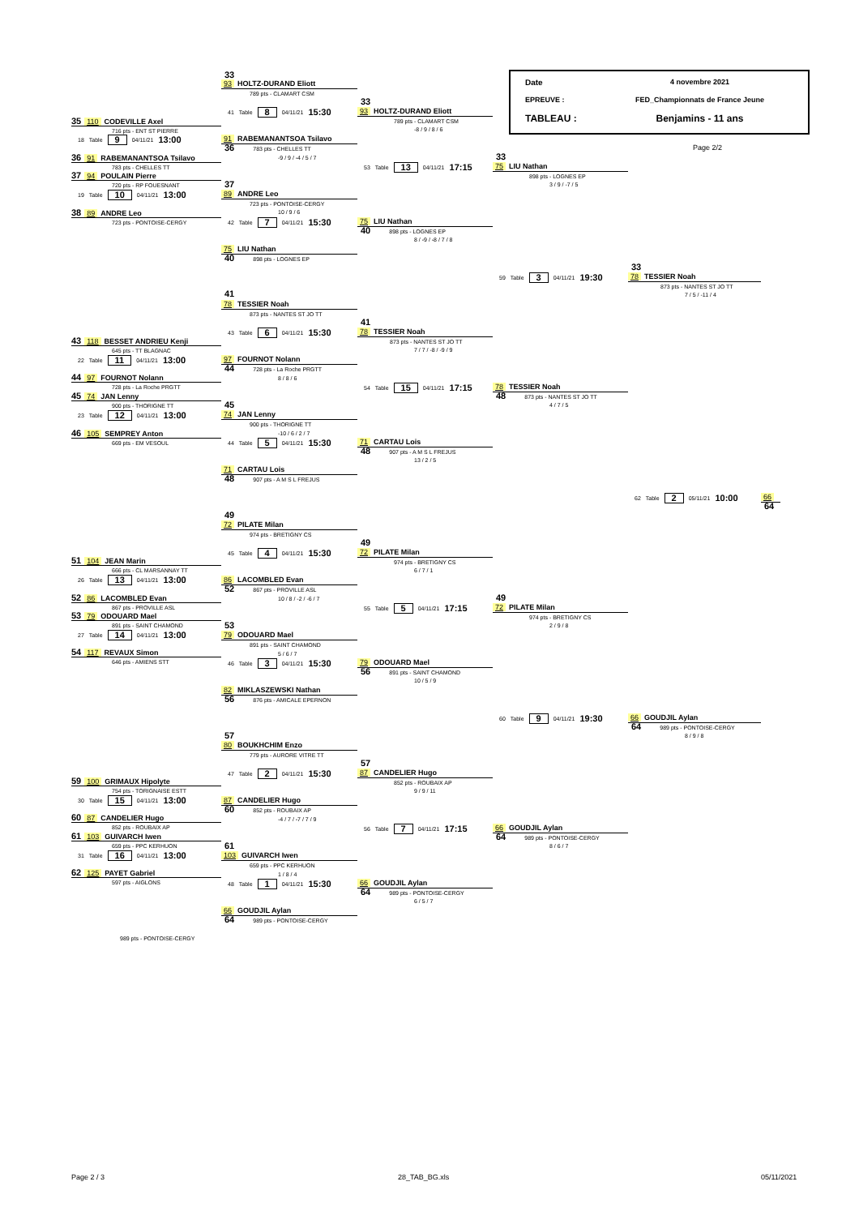35 110 CODEVILLE Axel
716 pts - ENT ST PIERRE
18 Table 9 04/11/21 13:00
36 91 RABEMANANTSOA Tsilavo
783 pts - CHELLES TT
37 94 POULAIN Pierre
720 pts - RP FOUESNANT
19 Table 10 04/11/21 13:00
38 89 ANDRE Leo
723 pts - PONTOISE-CERGY
43 118 BESSET ANDRIEU Kenji
645 pts - TT BLAGNAC
22 Table 11 04/11/21 13:00
44 97 FOURNOT Nolann
728 pts - La Roche PRGTT
45 74 JAN Lenny
900 pts - THORIGNE TT
23 Table 12 04/11/21 13:00
46 105 SEMPREY Anton
669 pts - EM VESOUL
51 104 JEAN Marin
666 pts - CL MARSANNAY TT
26 Table 13 04/11/21 13:00
52 86 LACOMBLED Evan
867 pts - PROVILLE ASL
53 79 ODOUARD Mael
891 pts - SAINT CHAMOND
27 Table 14 04/11/21 13:00
54 117 REVAUX Simon
646 pts - AMIENS STT
59 100 GRIMAUX Hipolyte
754 pts - TORIGNAISE ESTT
30 Table 15 04/11/21 13:00
60 87 CANDELIER Hugo
852 pts - ROUBAIX AP
61 103 GUIVARCH Iwen
659 pts - PPC KERHUON
31 Table 16 04/11/21 13:00
62 125 PAYET Gabriel
597 pts - AIGLONS
989 pts - PONTOISE-CERGY
33
93 HOLTZ-DURAND Eliott
789 pts - CLAMART CSM
41 Table 8 04/11/21 15:30
91 RABEMANANTSOA Tsilavo
36 783 pts - CHELLES TT
-9 / 9 / -4 / 5 / 7
37
89 ANDRE Leo
723 pts - PONTOISE-CERGY
10 / 9 / 6
42 Table 7 04/11/21 15:30
75 LIU Nathan
40 898 pts - LOGNES EP
41
78 TESSIER Noah
873 pts - NANTES ST JO TT
43 Table 6 04/11/21 15:30
97 FOURNOT Nolann
44 728 pts - La Roche PRGTT
8 / 8 / 6
45
74 JAN Lenny
900 pts - THORIGNE TT
-10 / 6 / 2 / 7
44 Table 5 04/11/21 15:30
71 CARTAU Lois
48 907 pts - A M S L FREJUS
49
72 PILATE Milan
974 pts - BRETIGNY CS
45 Table 4 04/11/21 15:30
86 LACOMBLED Evan
52 867 pts - PROVILLE ASL
10 / 8 / -2 / -6 / 7
53
79 ODOUARD Mael
891 pts - SAINT CHAMOND
5 / 6 / 7
46 Table 3 04/11/21 15:30
82 MIKLASZEWSKI Nathan
56 876 pts - AMICALE EPERNON
57
80 BOUKHCHIM Enzo
779 pts - AURORE VITRE TT
47 Table 2 04/11/21 15:30
87 CANDELIER Hugo
60 852 pts - ROUBAIX AP
-4 / 7 / -7 / 7 / 9
61
103 GUIVARCH Iwen
659 pts - PPC KERHUON
1 / 8 / 4
48 Table 1 04/11/21 15:30
66 GOUDJIL Aylan
64 989 pts - PONTOISE-CERGY
33
93 HOLTZ-DURAND Eliott
789 pts - CLAMART CSM
-8 / 9 / 8 / 6
53 Table 13 04/11/21 17:15
75 LIU Nathan
40 898 pts - LOGNES EP
8 / -9 / -8 / 7 / 8
41
78 TESSIER Noah
873 pts - NANTES ST JO TT
7 / 7 / -8 / -9 / 9
54 Table 15 04/11/21 17:15
71 CARTAU Lois
48 907 pts - A M S L FREJUS
13 / 2 / 5
49
72 PILATE Milan
974 pts - BRETIGNY CS
6 / 7 / 1
55 Table 5 04/11/21 17:15
79 ODOUARD Mael
56 891 pts - SAINT CHAMOND
10 / 5 / 9
57
87 CANDELIER Hugo
852 pts - ROUBAIX AP
9 / 9 / 11
56 Table 7 04/11/21 17:15
66 GOUDJIL Aylan
64 989 pts - PONTOISE-CERGY
6 / 5 / 7
Date
4 novembre 2021
EPREUVE :
FED_Championnats de France Jeune
TABLEAU :
Benjamins - 11 ans
Page 2/2
33
75 LIU Nathan
898 pts - LOGNES EP
3 / 9 / -7 / 5
59 Table 3 04/11/21 19:30
78 TESSIER Noah
48 873 pts - NANTES ST JO TT
4 / 7 / 5
49
72 PILATE Milan
974 pts - BRETIGNY CS
2 / 9 / 8
60 Table 9 04/11/21 19:30
66 GOUDJIL Aylan
64 989 pts - PONTOISE-CERGY
8 / 6 / 7
33
78 TESSIER Noah
873 pts - NANTES ST JO TT
7 / 5 / -11 / 4
62 Table 2 05/11/21 10:00
66 GOUDJIL Aylan
64 989 pts - PONTOISE-CERGY
8 / 9 / 8
66
64
Page 2 / 3
28_TAB_BG.xls
05/11/2021